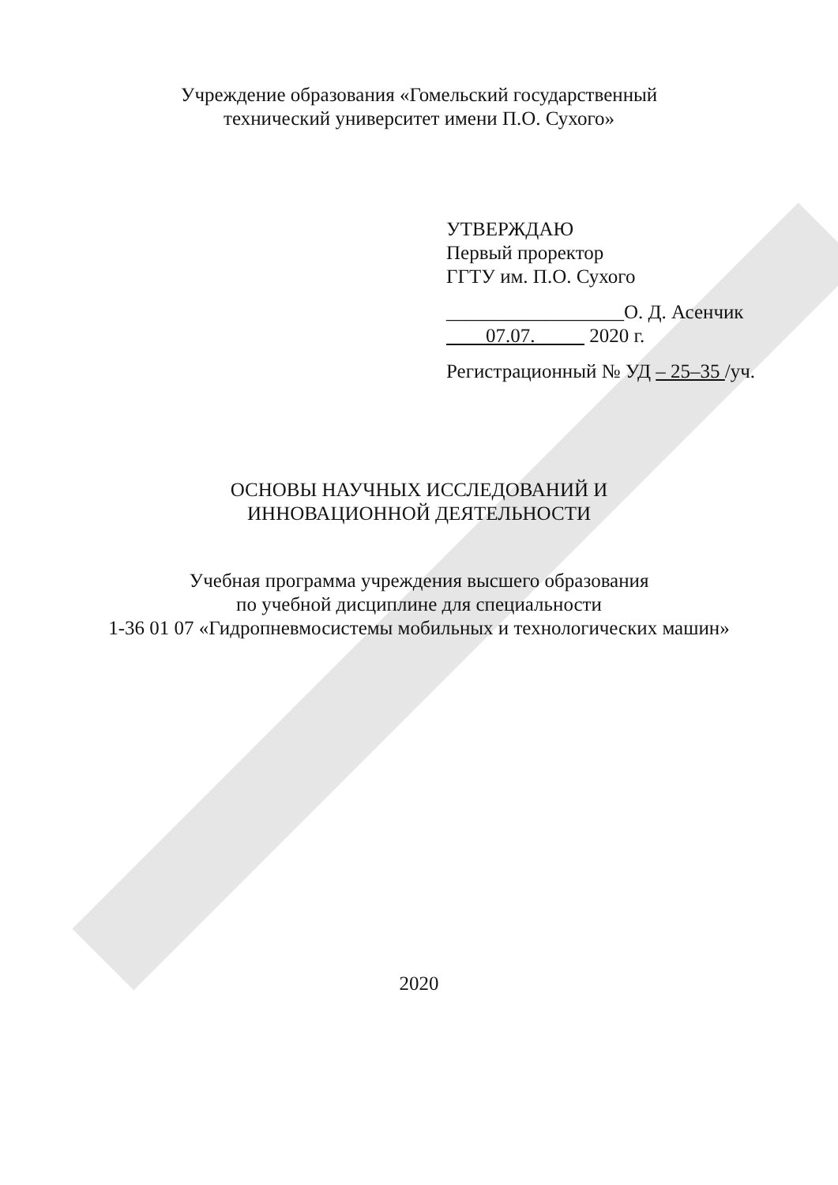Учреждение образования «Гомельский государственный
технический университет имени П.О. Сухого»
УТВЕРЖДАЮ
Первый проректор
ГГТУ им. П.О. Сухого
__________________О. Д. Асенчик
07.07. 2020 г.
Регистрационный № УД – 25–35 /уч.
ОСНОВЫ НАУЧНЫХ ИССЛЕДОВАНИЙ И
ИННОВАЦИОННОЙ ДЕЯТЕЛЬНОСТИ
Учебная программа учреждения высшего образования
по учебной дисциплине для специальности
1-36 01 07 «Гидропневмосистемы мобильных и технологических машин»
2020